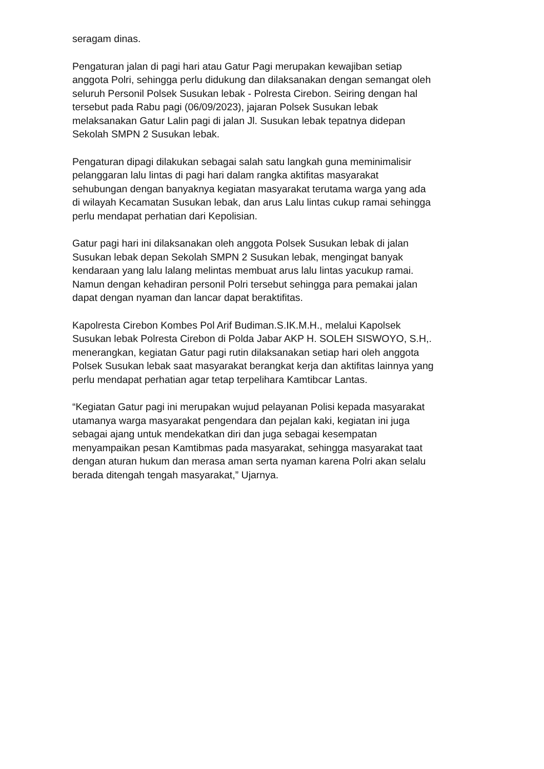seragam dinas.
Pengaturan jalan di pagi hari atau Gatur Pagi merupakan kewajiban setiap anggota Polri, sehingga perlu didukung dan dilaksanakan dengan semangat oleh seluruh Personil Polsek Susukan lebak - Polresta Cirebon. Seiring dengan hal tersebut pada Rabu pagi (06/09/2023), jajaran Polsek Susukan lebak melaksanakan Gatur Lalin pagi di jalan Jl. Susukan lebak tepatnya didepan Sekolah SMPN 2 Susukan lebak.
Pengaturan dipagi dilakukan sebagai salah satu langkah guna meminimalisir pelanggaran lalu lintas di pagi hari dalam rangka aktifitas masyarakat sehubungan dengan banyaknya kegiatan masyarakat terutama warga yang ada di wilayah Kecamatan Susukan lebak, dan arus Lalu lintas cukup ramai sehingga perlu mendapat perhatian dari Kepolisian.
Gatur pagi hari ini dilaksanakan oleh anggota Polsek Susukan lebak di jalan Susukan lebak depan Sekolah SMPN 2 Susukan lebak, mengingat banyak kendaraan yang lalu lalang melintas membuat arus lalu lintas yacukup ramai. Namun dengan kehadiran personil Polri tersebut sehingga para pemakai jalan dapat dengan nyaman dan lancar dapat beraktifitas.
Kapolresta Cirebon Kombes Pol Arif Budiman.S.IK.M.H., melalui Kapolsek Susukan lebak Polresta Cirebon di Polda Jabar AKP H. SOLEH SISWOYO, S.H,. menerangkan, kegiatan Gatur pagi rutin dilaksanakan setiap hari oleh anggota Polsek Susukan lebak saat masyarakat berangkat kerja dan aktifitas lainnya yang perlu mendapat perhatian agar tetap terpelihara Kamtibcar Lantas.
“Kegiatan Gatur pagi ini merupakan wujud pelayanan Polisi kepada masyarakat utamanya warga masyarakat pengendara dan pejalan kaki, kegiatan ini juga sebagai ajang untuk mendekatkan diri dan juga sebagai kesempatan menyampaikan pesan Kamtibmas pada masyarakat, sehingga masyarakat taat dengan aturan hukum dan merasa aman serta nyaman karena Polri akan selalu berada ditengah tengah masyarakat,” Ujarnya.